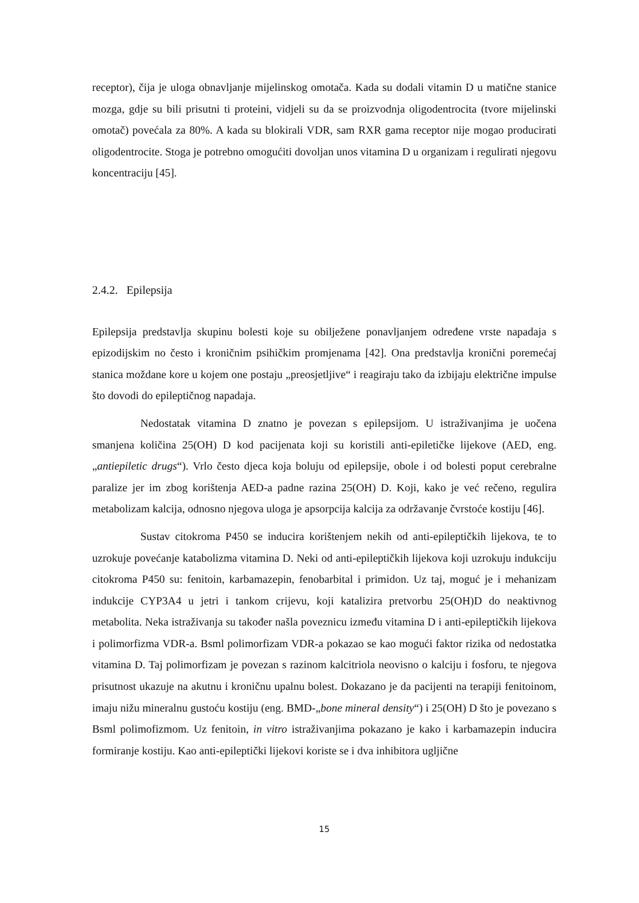receptor), čija je uloga obnavljanje mijelinskog omotača. Kada su dodali vitamin D u matične stanice mozga, gdje su bili prisutni ti proteini, vidjeli su da se proizvodnja oligodentrocita (tvore mijelinski omotač) povećala za 80%. A kada su blokirali VDR, sam RXR gama receptor nije mogao producirati oligodentrocite. Stoga je potrebno omogućiti dovoljan unos vitamina D u organizam i regulirati njegovu koncentraciju [45].
2.4.2. Epilepsija
Epilepsija predstavlja skupinu bolesti koje su obilježene ponavljanjem određene vrste napadaja s epizodijskim no često i kroničnim psihičkim promjenama [42]. Ona predstavlja kronični poremećaj stanica moždane kore u kojem one postaju „preosjetljive“ i reagiraju tako da izbijaju električne impulse što dovodi do epileptičnog napadaja.
Nedostatak vitamina D znatno je povezan s epilepsijom. U istraživanjima je uočena smanjena količina 25(OH) D kod pacijenata koji su koristili anti-epiletičke lijekove (AED, eng. „antiepiletic drugs“). Vrlo često djeca koja boluju od epilepsije, obole i od bolesti poput cerebralne paralize jer im zbog korištenja AED-a padne razina 25(OH) D. Koji, kako je već rečeno, regulira metabolizam kalcija, odnosno njegova uloga je apsorpcija kalcija za održavanje čvrstoće kostiju [46].
Sustav citokroma P450 se inducira korištenjem nekih od anti-epileptičkih lijekova, te to uzrokuje povećanje katabolizma vitamina D. Neki od anti-epileptičkih lijekova koji uzrokuju indukciju citokroma P450 su: fenitoin, karbamazepin, fenobarbital i primidon. Uz taj, moguć je i mehanizam indukcije CYP3A4 u jetri i tankom crijevu, koji katalizira pretvorbu 25(OH)D do neaktivnog metabolita. Neka istraživanja su također našla poveznicu između vitamina D i anti-epileptičkih lijekova i polimorfizma VDR-a. Bsml polimorfizam VDR-a pokazao se kao mogući faktor rizika od nedostatka vitamina D. Taj polimorfizam je povezan s razinom kalcitriola neovisno o kalciju i fosforu, te njegova prisutnost ukazuje na akutnu i kroničnu upalnu bolest. Dokazano je da pacijenti na terapiji fenitoinom, imaju nižu mineralnu gustoću kostiju (eng. BMD-„bone mineral density“) i 25(OH) D što je povezano s Bsml polimofizmom. Uz fenitoin, in vitro istraživanjima pokazano je kako i karbamazepin inducira formiranje kostiju. Kao anti-epileptički lijekovi koriste se i dva inhibitora ugljične
15